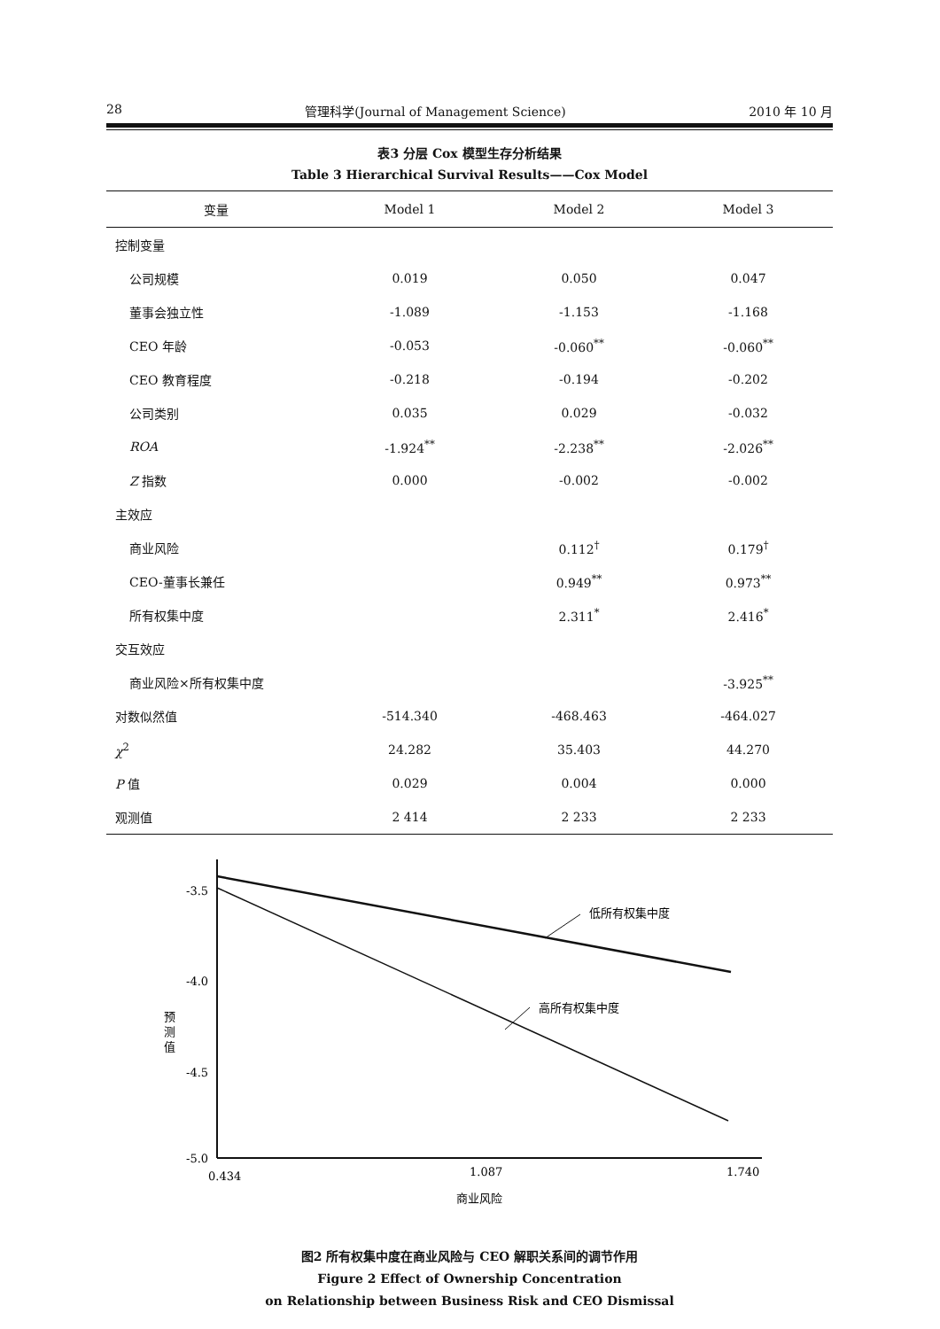28 管理科学(Journal of Management Science) 2010 年 10 月
表3 分层 Cox 模型生存分析结果
Table 3 Hierarchical Survival Results——Cox Model
| 变量 | Model 1 | Model 2 | Model 3 |
| --- | --- | --- | --- |
| 控制变量 | | | |
| 公司规模 | 0.019 | 0.050 | 0.047 |
| 董事会独立性 | -1.089 | -1.153 | -1.168 |
| CEO 年龄 | -0.053 | -0.060<sup>**</sup> | -0.060<sup>**</sup> |
| CEO 教育程度 | -0.218 | -0.194 | -0.202 |
| 公司类别 | 0.035 | 0.029 | -0.032 |
| ROA | -1.924<sup>**</sup> | -2.238<sup>**</sup> | -2.026<sup>**</sup> |
| Z 指数 | 0.000 | -0.002 | -0.002 |
| 主效应 | | | |
| 商业风险 | | 0.112<sup>†</sup> | 0.179<sup>†</sup> |
| CEO-董事长兼任 | | 0.949<sup>**</sup> | 0.973<sup>**</sup> |
| 所有权集中度 | | 2.311<sup>*</sup> | 2.416<sup>*</sup> |
| 交互效应 | | | |
| 商业风险×所有权集中度 | | | -3.925<sup>**</sup> |
| 对数似然值 | -514.340 | -468.463 | -464.027 |
| χ<sup>2</sup> | 24.282 | 35.403 | 44.270 |
| P 值 | 0.029 | 0.004 | 0.000 |
| 观测值 | 2 414 | 2 233 | 2 233 |
-3.5
-4.0
-4.5
-5.0
预
测
值
低所有权集中度
高所有权集中度
0.434
1.087
1.740
商业风险
图2 所有权集中度在商业风险与 CEO 解职关系间的调节作用
Figure 2 Effect of Ownership Concentration
on Relationship between Business Risk and CEO Dismissal